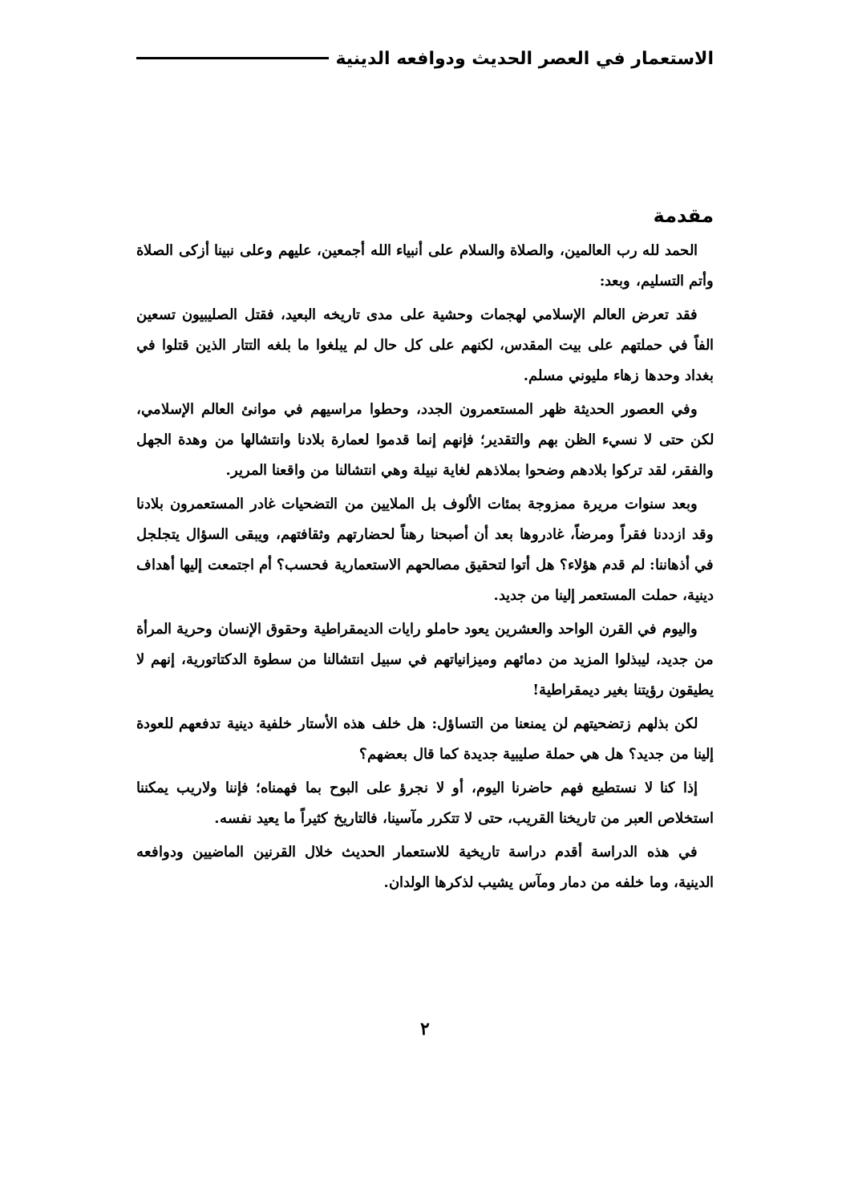الاستعمار في العصر الحديث ودوافعه الدينية
مقدمة
الحمد لله رب العالمين، والصلاة والسلام على أنبياء الله أجمعين، عليهم وعلى نبينا أزكى الصلاة وأتم التسليم، وبعد:
فقد تعرض العالم الإسلامي لهجمات وحشية على مدى تاريخه البعيد، فقتل الصليبيون تسعين الفاً في حملتهم على بيت المقدس، لكنهم على كل حال لم يبلغوا ما بلغه التتار الذين قتلوا في بغداد وحدها زهاء مليوني مسلم.
وفي العصور الحديثة ظهر المستعمرون الجدد، وحطوا مراسيهم في موانئ العالم الإسلامي، لكن حتى لا نسيء الظن بهم والتقدير؛ فإنهم إنما قدموا لعمارة بلادنا وانتشالها من وهدة الجهل والفقر، لقد تركوا بلادهم وضحوا بملاذهم لغاية نبيلة وهي انتشالنا من واقعنا المرير.
وبعد سنوات مريرة ممزوجة بمئات الألوف بل الملايين من التضحيات غادر المستعمرون بلادنا وقد ازددنا فقراً ومرضاً، غادروها بعد أن أصبحنا رهناً لحضارتهم وثقافتهم، ويبقى السؤال يتجلجل في أذهاننا: لم قدم هؤلاء؟ هل أتوا لتحقيق مصالحهم الاستعمارية فحسب؟ أم اجتمعت إليها أهداف دينية، حملت المستعمر إلينا من جديد.
واليوم في القرن الواحد والعشرين يعود حاملو رايات الديمقراطية وحقوق الإنسان وحرية المرأة من جديد، ليبذلوا المزيد من دمائهم وميزانياتهم في سبيل انتشالنا من سطوة الدكتاتورية، إنهم لا يطيقون رؤيتنا بغير ديمقراطية!
لكن بذلهم زتضحيتهم لن يمنعنا من التساؤل: هل خلف هذه الأستار خلفية دينية تدفعهم للعودة إلينا من جديد؟ هل هي حملة صليبية جديدة كما قال بعضهم؟
إذا كنا لا نستطيع فهم حاضرنا اليوم، أو لا نجرؤ على البوح بما فهمناه؛ فإننا ولاريب يمكننا استخلاص العبر من تاريخنا القريب، حتى لا تتكرر مآسينا، فالتاريخ كثيراً ما يعيد نفسه.
في هذه الدراسة أقدم دراسة تاريخية للاستعمار الحديث خلال القرنين الماضيين ودوافعه الدينية، وما خلفه من دمار ومآس يشيب لذكرها الولدان.
٢